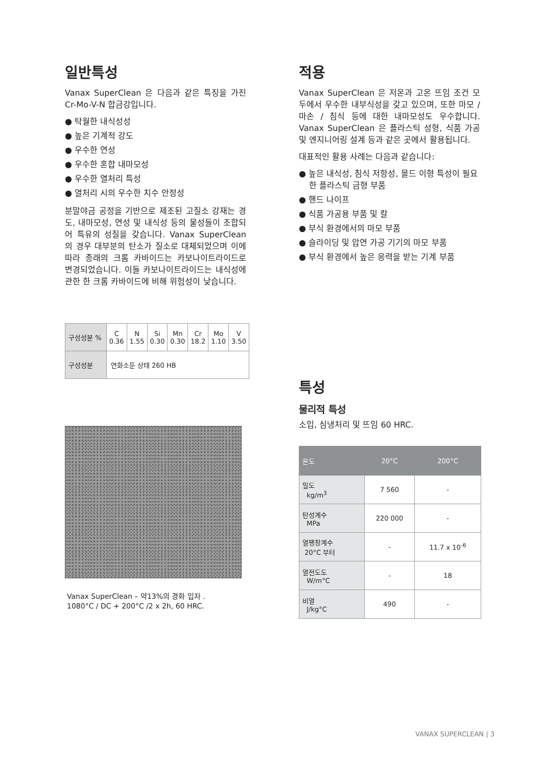일반특성
Vanax SuperClean 은 다음과 같은 특징을 가진 Cr-Mo-V-N 합금강입니다.
● 탁월한 내식성성
● 높은 기계적 강도
● 우수한 연성
● 우수한 혼합 내마모성
● 우수한 열처리 특성
● 열처리 시의 우수한 치수 안정성
분말야금 공정을 기반으로 제조된 고질소 강재는 경도, 내마모성, 연성 및 내식성 등의 물성들이 조합되어 특유의 성질을 갖습니다. Vanax SuperClean 의 경우 대부분의 탄소가 질소로 대체되었으며 이에 따라 종래의 크롬 카바이드는 카보나이트라이드로 변경되었습니다. 이들 카보나이트라이드는 내식성에 관한 한 크롬 카바이드에 비해 위험성이 낮습니다.
| 구성성분 % | C 0.36 | N 1.55 | Si 0.30 | Mn 0.30 | Cr 18.2 | Mo 1.10 | V 3.50 |
| 구성성분 | 연화소둔 상태 260 HB | | | | | | |
Vanax SuperClean – 약13%의 경화 입자 .
1080°C / DC + 200°C /2 x 2h, 60 HRC.
적용
Vanax SuperClean 은 저온과 고온 뜨임 조건 모두에서 우수한 내부식성을 갖고 있으며, 또한 마모 / 마손 / 침식 등에 대한 내마모성도 우수합니다. Vanax SuperClean 은 플라스틱 성형, 식품 가공 및 엔지니어링 설계 등과 같은 곳에서 활용됩니다.
대표적인 활용 사례는 다음과 같습니다:
● 높은 내식성, 침식 저항성, 몰드 이형 특성이 필요한 플라스틱 금형 부품
● 핸드 나이프
● 식품 가공용 부품 및 칼
● 부식 환경에서의 마모 부품
● 슬라이딩 및 압연 가공 기기의 마모 부품
● 부식 환경에서 높은 응력을 받는 기계 부품
특성
물리적 특성
소입, 심냉처리 및 뜨임 60 HRC.
| 온도 | 20°C | 200°C |
| --- | --- | --- |
| 밀도 kg/m<sup>3</sup> | 7 560 | - |
| 탄성계수 MPa | 220 000 | - |
| 열팽창계수 20°C 부터 | - | 11.7 x 10<sup>-6</sup> |
| 열전도도 W/m°C | - | 18 |
| 비열 J/kg°C | 490 | - |
VANAX SUPERCLEAN | 3